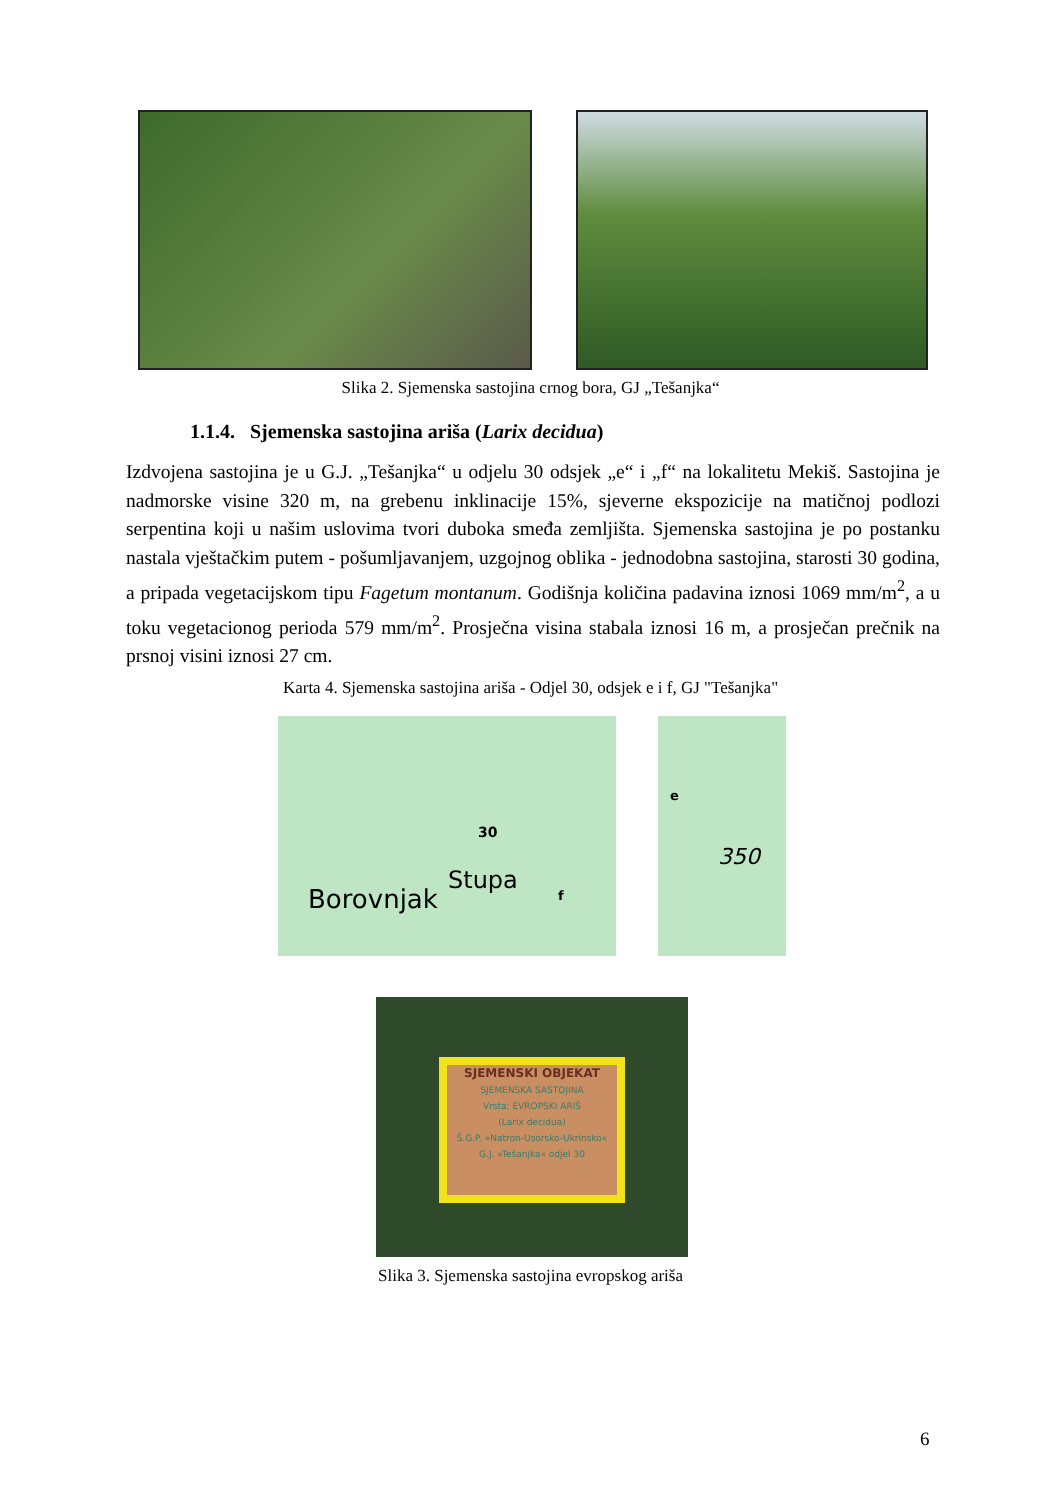Slika 2. Sjemenska sastojina crnog bora, GJ „Tešanjka“
1.1.4. Sjemenska sastojina ariša (Larix decidua)
Izdvojena sastojina je u G.J. „Tešanjka“ u odjelu 30 odsjek „e“ i „f“ na lokalitetu Mekiš. Sastojina je nadmorske visine 320 m, na grebenu inklinacije 15%, sjeverne ekspozicije na matičnoj podlozi serpentina koji u našim uslovima tvori duboka smeđa zemljišta. Sjemenska sastojina je po postanku nastala vještačkim putem - pošumljavanjem, uzgojnog oblika - jednodobna sastojina, starosti 30 godina, a pripada vegetacijskom tipu Fagetum montanum. Godišnja količina padavina iznosi 1069 mm/m<sup>2</sup>, a u toku vegetacionog perioda 579 mm/m<sup>2</sup>. Prosječna visina stabala iznosi 16 m, a prosječan prečnik na prsnoj visini iznosi 27 cm.
Karta 4. Sjemenska sastojina ariša - Odjel 30, odsjek e i f, GJ "Tešanjka"
30
Borovnjak
Stupa
f
e
350
SJEMENSKI OBJEKAT
SJEMENSKA SASTOJINA
Vrsta: EVROPSKI ARIŠ
(Larix decidua)
Š.G.P. »Natron-Usorsko-Ukrinsko«
G.J. »Tešanjka« odjel 30
Slika 3. Sjemenska sastojina evropskog ariša
6